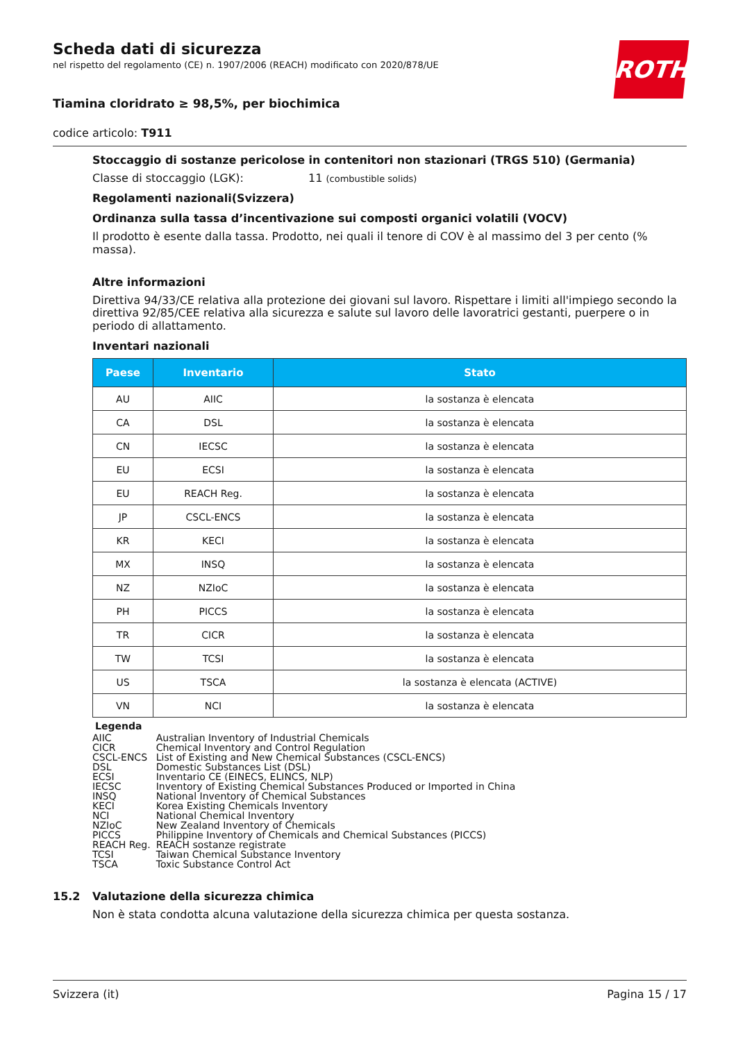ROTH
Scheda dati di sicurezza
nel rispetto del regolamento (CE) n. 1907/2006 (REACH) modificato con 2020/878/UE
Tiamina cloridrato ≥ 98,5%, per biochimica
codice articolo: T911
Stoccaggio di sostanze pericolose in contenitori non stazionari (TRGS 510) (Germania)
Classe di stoccaggio (LGK): 11 (combustible solids)
Regolamenti nazionali(Svizzera)
Ordinanza sulla tassa d’incentivazione sui composti organici volatili (VOCV)
Il prodotto è esente dalla tassa. Prodotto, nei quali il tenore di COV è al massimo del 3 per cento (% massa).
Altre informazioni
Direttiva 94/33/CE relativa alla protezione dei giovani sul lavoro. Rispettare i limiti all'impiego secondo la direttiva 92/85/CEE relativa alla sicurezza e salute sul lavoro delle lavoratrici gestanti, puerpere o in periodo di allattamento.
Inventari nazionali
| Paese | Inventario | Stato |
| --- | --- | --- |
| AU | AIIC | la sostanza è elencata |
| CA | DSL | la sostanza è elencata |
| CN | IECSC | la sostanza è elencata |
| EU | ECSI | la sostanza è elencata |
| EU | REACH Reg. | la sostanza è elencata |
| JP | CSCL-ENCS | la sostanza è elencata |
| KR | KECI | la sostanza è elencata |
| MX | INSQ | la sostanza è elencata |
| NZ | NZIoC | la sostanza è elencata |
| PH | PICCS | la sostanza è elencata |
| TR | CICR | la sostanza è elencata |
| TW | TCSI | la sostanza è elencata |
| US | TSCA | la sostanza è elencata (ACTIVE) |
| VN | NCI | la sostanza è elencata |
Legenda
| AIIC | Australian Inventory of Industrial Chemicals |
| CICR | Chemical Inventory and Control Regulation |
| CSCL-ENCS | List of Existing and New Chemical Substances (CSCL-ENCS) |
| DSL | Domestic Substances List (DSL) |
| ECSI | Inventario CE (EINECS, ELINCS, NLP) |
| IECSC | Inventory of Existing Chemical Substances Produced or Imported in China |
| INSQ | National Inventory of Chemical Substances |
| KECI | Korea Existing Chemicals Inventory |
| NCI | National Chemical Inventory |
| NZIoC | New Zealand Inventory of Chemicals |
| PICCS | Philippine Inventory of Chemicals and Chemical Substances (PICCS) |
| REACH Reg. | REACH sostanze registrate |
| TCSI | Taiwan Chemical Substance Inventory |
| TSCA | Toxic Substance Control Act |
15.2 Valutazione della sicurezza chimica
Non è stata condotta alcuna valutazione della sicurezza chimica per questa sostanza.
Svizzera (it) Pagina 15 / 17